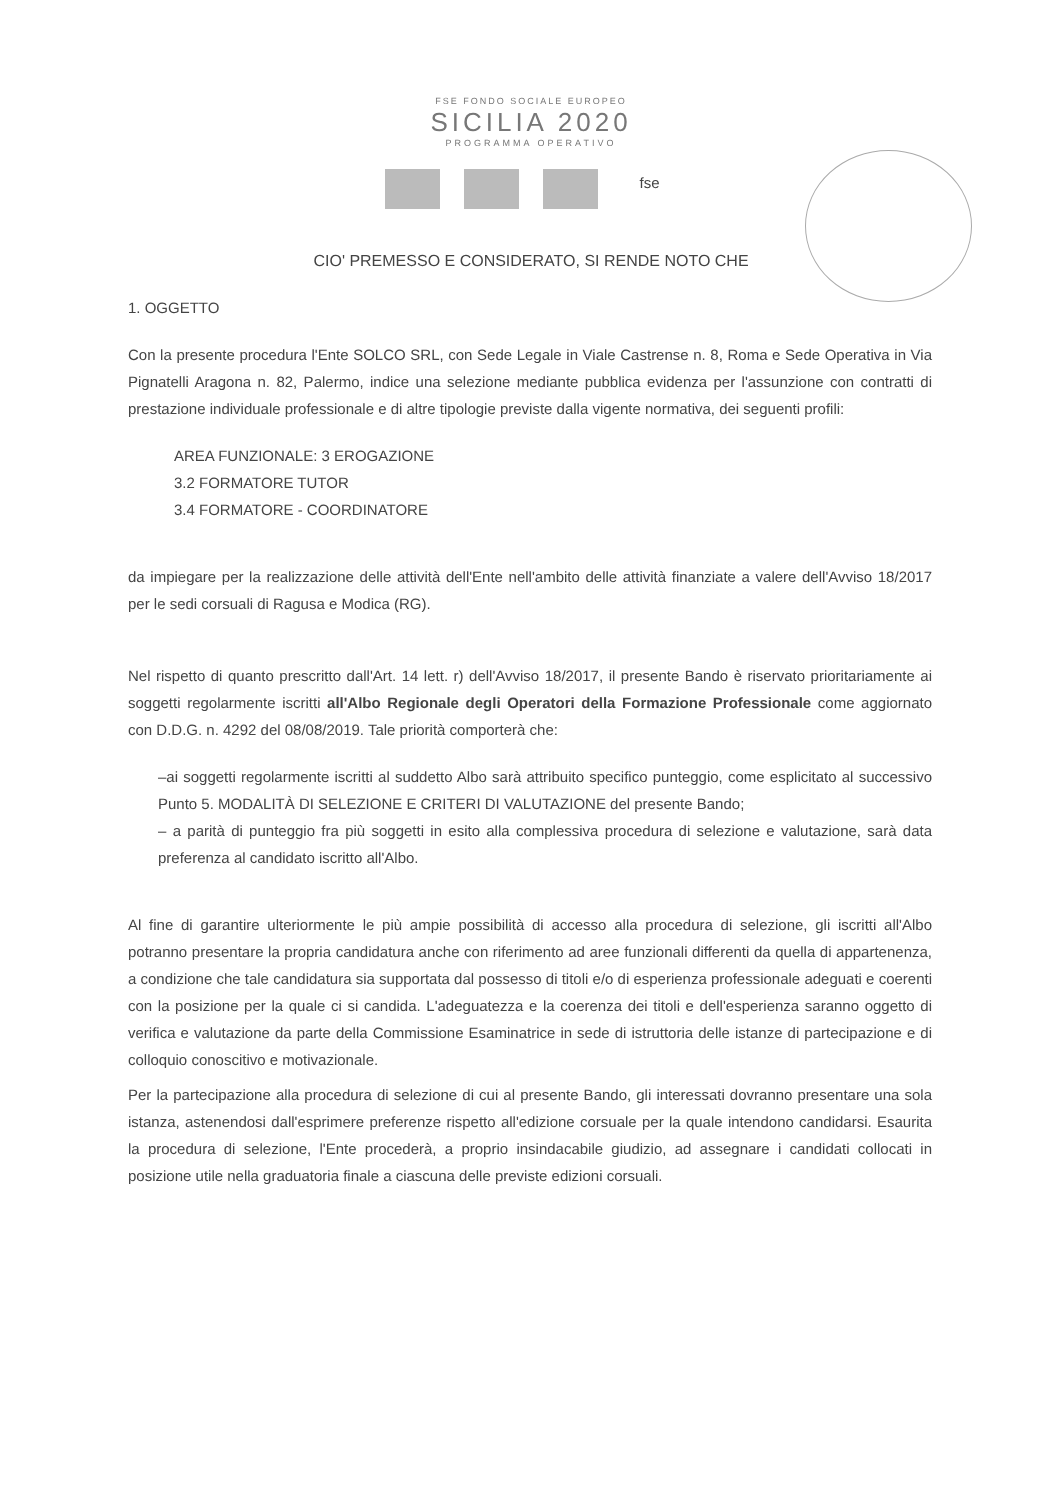FSE FONDO SOCIALE EUROPEO
SICILIA 2020
PROGRAMMA OPERATIVO
fse
CIO' PREMESSO E CONSIDERATO, SI RENDE NOTO CHE
1. OGGETTO
Con la presente procedura l'Ente SOLCO SRL, con Sede Legale in Viale Castrense n. 8, Roma e Sede Operativa in Via Pignatelli Aragona n. 82, Palermo, indice una selezione mediante pubblica evidenza per l'assunzione con contratti di prestazione individuale professionale e di altre tipologie previste dalla vigente normativa, dei seguenti profili:
AREA FUNZIONALE: 3 EROGAZIONE
3.2 FORMATORE TUTOR
3.4 FORMATORE - COORDINATORE
da impiegare per la realizzazione delle attività dell'Ente nell'ambito delle attività finanziate a valere dell'Avviso 18/2017 per le sedi corsuali di Ragusa e Modica (RG).
Nel rispetto di quanto prescritto dall'Art. 14 lett. r) dell'Avviso 18/2017, il presente Bando è riservato prioritariamente ai soggetti regolarmente iscritti all'Albo Regionale degli Operatori della Formazione Professionale come aggiornato con D.D.G. n. 4292 del 08/08/2019. Tale priorità comporterà che:
–ai soggetti regolarmente iscritti al suddetto Albo sarà attribuito specifico punteggio, come esplicitato al successivo Punto 5. MODALITÀ DI SELEZIONE E CRITERI DI VALUTAZIONE del presente Bando;
– a parità di punteggio fra più soggetti in esito alla complessiva procedura di selezione e valutazione, sarà data preferenza al candidato iscritto all'Albo.
Al fine di garantire ulteriormente le più ampie possibilità di accesso alla procedura di selezione, gli iscritti all'Albo potranno presentare la propria candidatura anche con riferimento ad aree funzionali differenti da quella di appartenenza, a condizione che tale candidatura sia supportata dal possesso di titoli e/o di esperienza professionale adeguati e coerenti con la posizione per la quale ci si candida. L'adeguatezza e la coerenza dei titoli e dell'esperienza saranno oggetto di verifica e valutazione da parte della Commissione Esaminatrice in sede di istruttoria delle istanze di partecipazione e di colloquio conoscitivo e motivazionale.
Per la partecipazione alla procedura di selezione di cui al presente Bando, gli interessati dovranno presentare una sola istanza, astenendosi dall'esprimere preferenze rispetto all'edizione corsuale per la quale intendono candidarsi. Esaurita la procedura di selezione, l'Ente procederà, a proprio insindacabile giudizio, ad assegnare i candidati collocati in posizione utile nella graduatoria finale a ciascuna delle previste edizioni corsuali.